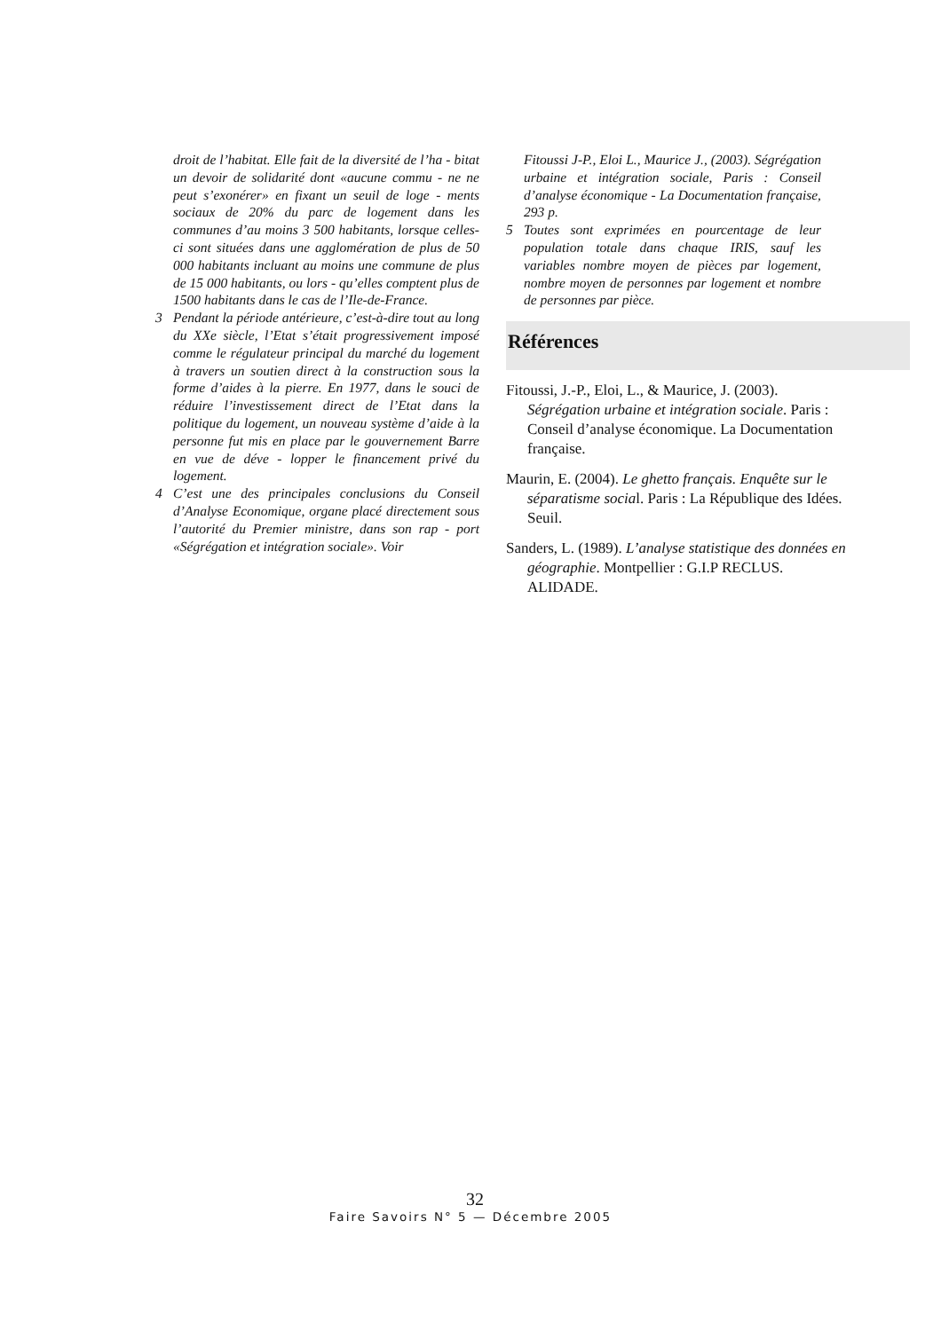droit de l’habitat. Elle fait de la diversité de l’ha - bitat un devoir de solidarité dont «aucune commu - ne ne peut s’exonérer» en fixant un seuil de loge - ments sociaux de 20% du parc de logement dans les communes d’au moins 3 500 habitants, lorsque celles-ci sont situées dans une agglomération de plus de 50 000 habitants incluant au moins une commune de plus de 15 000 habitants, ou lors - qu’elles comptent plus de 1500 habitants dans le cas de l’Ile-de-France.
3 Pendant la période antérieure, c’est-à-dire tout au long du XXe siècle, l’Etat s’était progressivement imposé comme le régulateur principal du marché du logement à travers un soutien direct à la construction sous la forme d’aides à la pierre. En 1977, dans le souci de réduire l’investissement direct de l’Etat dans la politique du logement, un nouveau système d’aide à la personne fut mis en place par le gouvernement Barre en vue de déve - lopper le financement privé du logement.
4 C’est une des principales conclusions du Conseil d’Analyse Economique, organe placé directement sous l’autorité du Premier ministre, dans son rap - port «Ségrégation et intégration sociale». Voir
Fitoussi J-P., Eloi L., Maurice J., (2003). Ségrégation urbaine et intégration sociale, Paris : Conseil d’analyse économique - La Documentation française, 293 p.
5 Toutes sont exprimées en pourcentage de leur population totale dans chaque IRIS, sauf les variables nombre moyen de pièces par logement, nombre moyen de personnes par logement et nombre de personnes par pièce.
Références
Fitoussi, J.-P., Eloi, L., & Maurice, J. (2003). Ségrégation urbaine et intégration sociale. Paris : Conseil d’analyse économique. La Documentation française.
Maurin, E. (2004). Le ghetto français. Enquête sur le séparatisme social. Paris : La République des Idées. Seuil.
Sanders, L. (1989). L’analyse statistique des données en géographie. Montpellier : G.I.P RECLUS. ALIDADE.
32
Faire Savoirs N° 5 — Décembre 2005